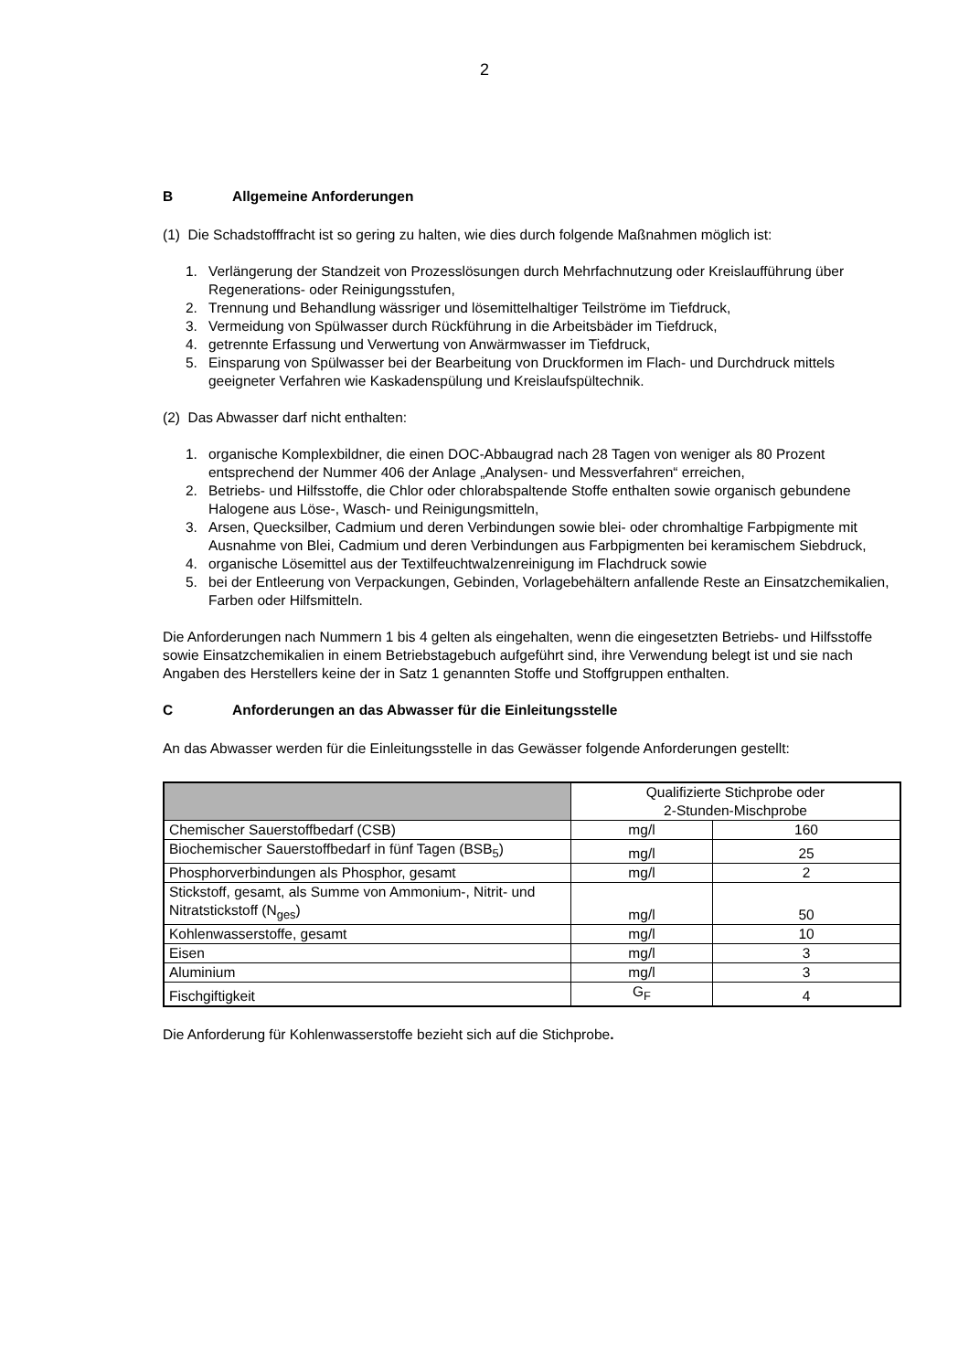2
B Allgemeine Anforderungen
(1) Die Schadstofffracht ist so gering zu halten, wie dies durch folgende Maßnahmen möglich ist:
1. Verlängerung der Standzeit von Prozesslösungen durch Mehrfachnutzung oder Kreislaufführung über Regenerations- oder Reinigungsstufen,
2. Trennung und Behandlung wässriger und lösemittelhaltiger Teilströme im Tiefdruck,
3. Vermeidung von Spülwasser durch Rückführung in die Arbeitsbäder im Tiefdruck,
4. getrennte Erfassung und Verwertung von Anwärmwasser im Tiefdruck,
5. Einsparung von Spülwasser bei der Bearbeitung von Druckformen im Flach- und Durchdruck mittels geeigneter Verfahren wie Kaskadenspülung und Kreislaufspültechnik.
(2) Das Abwasser darf nicht enthalten:
1. organische Komplexbildner, die einen DOC-Abbaugrad nach 28 Tagen von weniger als 80 Prozent entsprechend der Nummer 406 der Anlage „Analysen- und Messverfahren“ erreichen,
2. Betriebs- und Hilfsstoffe, die Chlor oder chlorabspaltende Stoffe enthalten sowie organisch gebundene Halogene aus Löse-, Wasch- und Reinigungsmitteln,
3. Arsen, Quecksilber, Cadmium und deren Verbindungen sowie blei- oder chromhaltige Farbpigmente mit Ausnahme von Blei, Cadmium und deren Verbindungen aus Farbpigmenten bei keramischem Siebdruck,
4. organische Lösemittel aus der Textilfeuchtwalzenreinigung im Flachdruck sowie
5. bei der Entleerung von Verpackungen, Gebinden, Vorlagebehältern anfallende Reste an Einsatzchemikalien, Farben oder Hilfsmitteln.
Die Anforderungen nach Nummern 1 bis 4 gelten als eingehalten, wenn die eingesetzten Betriebs- und Hilfsstoffe sowie Einsatzchemikalien in einem Betriebstagebuch aufgeführt sind, ihre Verwendung belegt ist und sie nach Angaben des Herstellers keine der in Satz 1 genannten Stoffe und Stoffgruppen enthalten.
C Anforderungen an das Abwasser für die Einleitungsstelle
An das Abwasser werden für die Einleitungsstelle in das Gewässer folgende Anforderungen gestellt:
| | Qualifizierte Stichprobe oder 2-Stunden-Mischprobe | |
| Chemischer Sauerstoffbedarf (CSB) | mg/l | 160 |
| Biochemischer Sauerstoffbedarf in fünf Tagen (BSB<sub>5</sub>) | mg/l | 25 |
| Phosphorverbindungen als Phosphor, gesamt | mg/l | 2 |
| Stickstoff, gesamt, als Summe von Ammonium-, Nitrit- und Nitratstickstoff (N<sub>ges</sub>) | mg/l | 50 |
| Kohlenwasserstoffe, gesamt | mg/l | 10 |
| Eisen | mg/l | 3 |
| Aluminium | mg/l | 3 |
| Fischgiftigkeit | G<sub>F</sub> | 4 |
Die Anforderung für Kohlenwasserstoffe bezieht sich auf die Stichprobe.